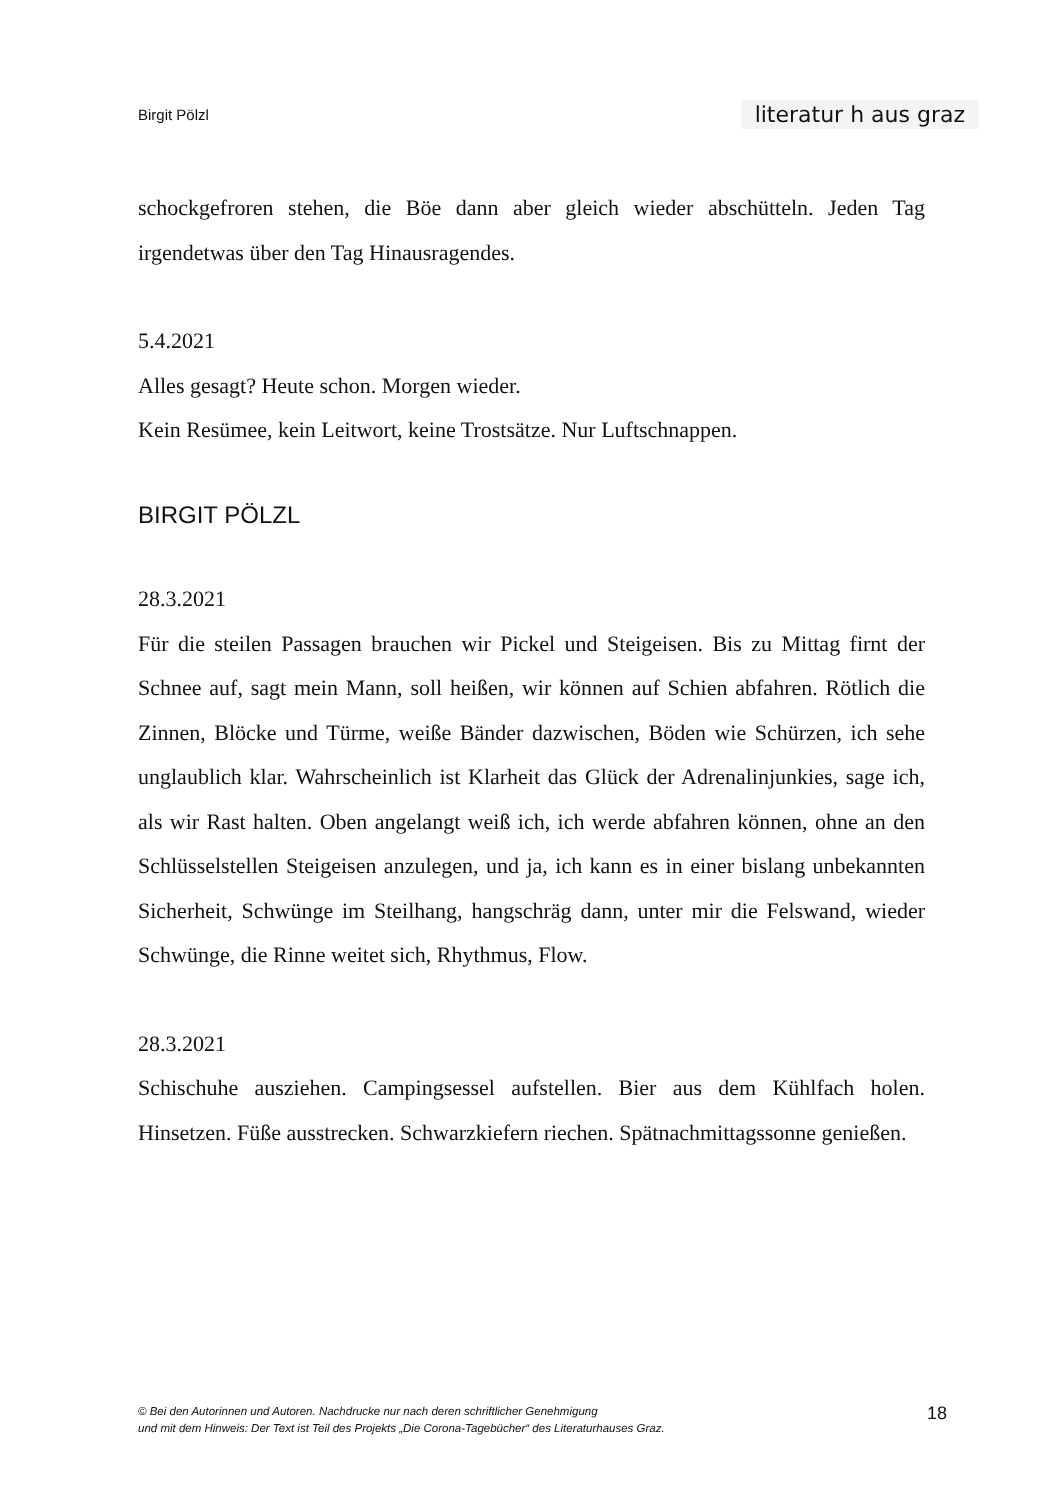Birgit Pölzl literatur h aus graz
schockgefroren stehen, die Böe dann aber gleich wieder abschütteln. Jeden Tag irgendetwas über den Tag Hinausragendes.
5.4.2021
Alles gesagt? Heute schon. Morgen wieder.
Kein Resümee, kein Leitwort, keine Trostsätze. Nur Luftschnappen.
BIRGIT PÖLZL
28.3.2021
Für die steilen Passagen brauchen wir Pickel und Steigeisen. Bis zu Mittag firnt der Schnee auf, sagt mein Mann, soll heißen, wir können auf Schien abfahren. Rötlich die Zinnen, Blöcke und Türme, weiße Bänder dazwischen, Böden wie Schürzen, ich sehe unglaublich klar. Wahrscheinlich ist Klarheit das Glück der Adrenalinjunkies, sage ich, als wir Rast halten. Oben angelangt weiß ich, ich werde abfahren können, ohne an den Schlüsselstellen Steigeisen anzulegen, und ja, ich kann es in einer bislang unbekannten Sicherheit, Schwünge im Steilhang, hangschräg dann, unter mir die Felswand, wieder Schwünge, die Rinne weitet sich, Rhythmus, Flow.
28.3.2021
Schischuhe ausziehen. Campingsessel aufstellen. Bier aus dem Kühlfach holen. Hinsetzen. Füße ausstrecken. Schwarzkiefern riechen. Spätnachmittagssonne genießen.
© Bei den Autorinnen und Autoren. Nachdrucke nur nach deren schriftlicher Genehmigung
und mit dem Hinweis: Der Text ist Teil des Projekts „Die Corona-Tagebücher“ des Literaturhauses Graz.
18